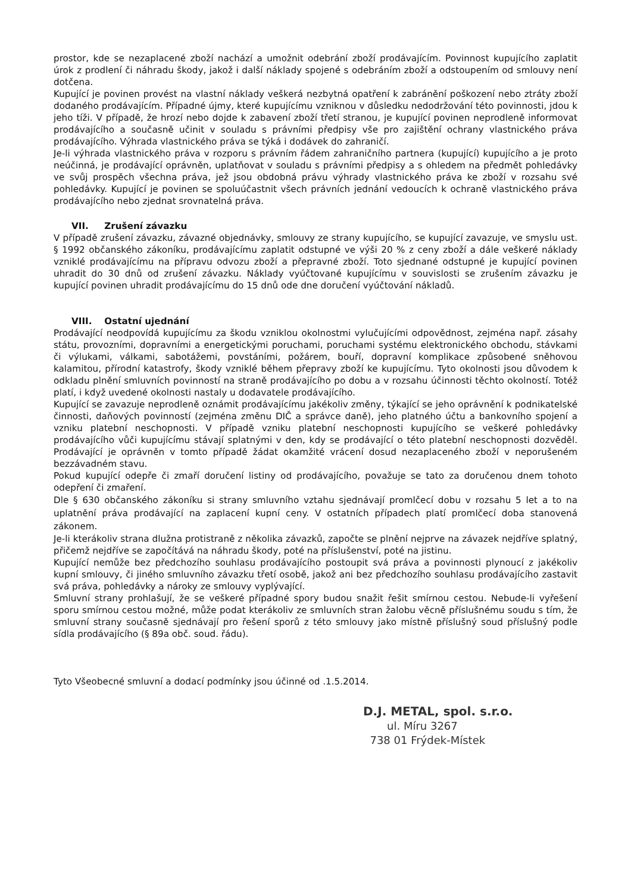prostor, kde se nezaplacené zboží nachází a umožnit odebrání zboží prodávajícím. Povinnost kupujícího zaplatit úrok z prodlení či náhradu škody, jakož i další náklady spojené s odebráním zboží a odstoupením od smlouvy není dotčena.
Kupující je povinen provést na vlastní náklady veškerá nezbytná opatření k zabránění poškození nebo ztráty zboží dodaného prodávajícím. Případné újmy, které kupujícímu vzniknou v důsledku nedodržování této povinnosti, jdou k jeho tíži. V případě, že hrozí nebo dojde k zabavení zboží třetí stranou, je kupující povinen neprodleně informovat prodávajícího a současně učinit v souladu s právními předpisy vše pro zajištění ochrany vlastnického práva prodávajícího. Výhrada vlastnického práva se týká i dodávek do zahraničí.
Je-li výhrada vlastnického práva v rozporu s právním řádem zahraničního partnera (kupující) kupujícího a je proto neúčinná, je prodávající oprávněn, uplatňovat v souladu s právními předpisy a s ohledem na předmět pohledávky ve svůj prospěch všechna práva, jež jsou obdobná právu výhrady vlastnického práva ke zboží v rozsahu své pohledávky. Kupující je povinen se spoluúčastnit všech právních jednání vedoucích k ochraně vlastnického práva prodávajícího nebo zjednat srovnatelná práva.
VII. Zrušení závazku
V případě zrušení závazku, závazné objednávky, smlouvy ze strany kupujícího, se kupující zavazuje, ve smyslu ust. § 1992 občanského zákoníku, prodávajícímu zaplatit odstupné ve výši 20 % z ceny zboží a dále veškeré náklady vzniklé prodávajícímu na přípravu odvozu zboží a přepravné zboží. Toto sjednané odstupné je kupující povinen uhradit do 30 dnů od zrušení závazku. Náklady vyúčtované kupujícímu v souvislosti se zrušením závazku je kupující povinen uhradit prodávajícímu do 15 dnů ode dne doručení vyúčtování nákladů.
VIII. Ostatní ujednání
Prodávající neodpovídá kupujícímu za škodu vzniklou okolnostmi vylučujícími odpovědnost, zejména např. zásahy státu, provozními, dopravními a energetickými poruchami, poruchami systému elektronického obchodu, stávkami či výlukami, válkami, sabotážemi, povstáními, požárem, bouří, dopravní komplikace způsobené sněhovou kalamitou, přírodní katastrofy, škody vzniklé během přepravy zboží ke kupujícímu. Tyto okolnosti jsou důvodem k odkladu plnění smluvních povinností na straně prodávajícího po dobu a v rozsahu účinnosti těchto okolností. Totéž platí, i když uvedené okolnosti nastaly u dodavatele prodávajícího.
Kupující se zavazuje neprodleně oznámit prodávajícímu jakékoliv změny, týkající se jeho oprávnění k podnikatelské činnosti, daňových povinností (zejména změnu DIČ a správce daně), jeho platného účtu a bankovního spojení a vzniku platební neschopnosti. V případě vzniku platební neschopnosti kupujícího se veškeré pohledávky prodávajícího vůči kupujícímu stávají splatnými v den, kdy se prodávající o této platební neschopnosti dozvěděl. Prodávající je oprávněn v tomto případě žádat okamžité vrácení dosud nezaplaceného zboží v neporušeném bezzávadném stavu.
Pokud kupující odepře či zmaří doručení listiny od prodávajícího, považuje se tato za doručenou dnem tohoto odepření či zmaření.
Dle § 630 občanského zákoníku si strany smluvního vztahu sjednávají promlčecí dobu v rozsahu 5 let a to na uplatnění práva prodávající na zaplacení kupní ceny. V ostatních případech platí promlčecí doba stanovená zákonem.
Je-li kterákoliv strana dlužna protistraně z několika závazků, započte se plnění nejprve na závazek nejdříve splatný, přičemž nejdříve se započítává na náhradu škody, poté na příslušenství, poté na jistinu.
Kupující nemůže bez předchozího souhlasu prodávajícího postoupit svá práva a povinnosti plynoucí z jakékoliv kupní smlouvy, či jiného smluvního závazku třetí osobě, jakož ani bez předchozího souhlasu prodávajícího zastavit svá práva, pohledávky a nároky ze smlouvy vyplývající.
Smluvní strany prohlašují, že se veškeré případné spory budou snažit řešit smírnou cestou. Nebude-li vyřešení sporu smírnou cestou možné, může podat kterákoliv ze smluvních stran žalobu věcně příslušnému soudu s tím, že smluvní strany současně sjednávají pro řešení sporů z této smlouvy jako místně příslušný soud příslušný podle sídla prodávajícího (§ 89a obč. soud. řádu).
Tyto Všeobecné smluvní a dodací podmínky jsou účinné od .1.5.2014.
D.J. METAL, spol. s.r.o.
ul. Míru 3267
738 01 Frýdek-Místek